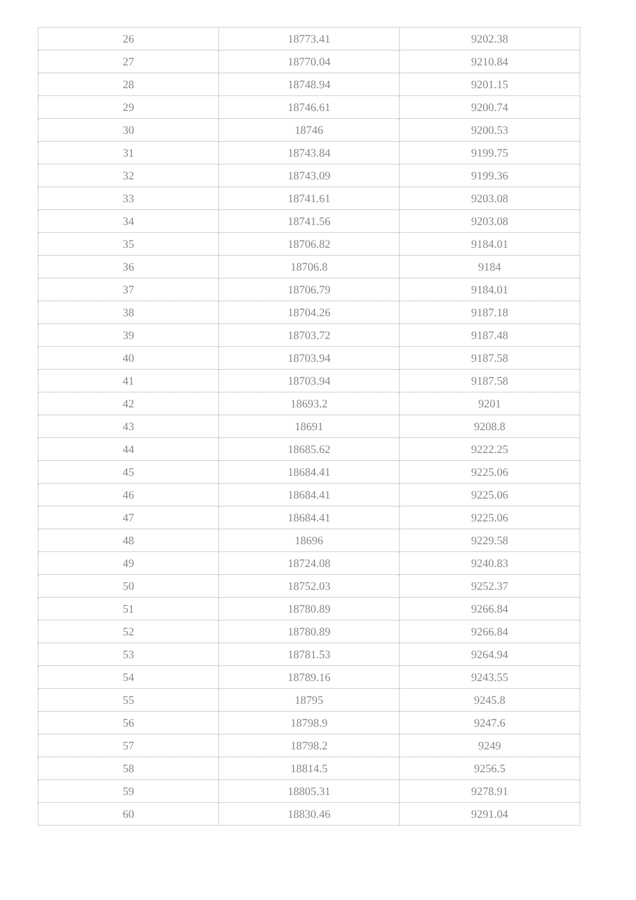| 26 | 18773.41 | 9202.38 |
| 27 | 18770.04 | 9210.84 |
| 28 | 18748.94 | 9201.15 |
| 29 | 18746.61 | 9200.74 |
| 30 | 18746 | 9200.53 |
| 31 | 18743.84 | 9199.75 |
| 32 | 18743.09 | 9199.36 |
| 33 | 18741.61 | 9203.08 |
| 34 | 18741.56 | 9203.08 |
| 35 | 18706.82 | 9184.01 |
| 36 | 18706.8 | 9184 |
| 37 | 18706.79 | 9184.01 |
| 38 | 18704.26 | 9187.18 |
| 39 | 18703.72 | 9187.48 |
| 40 | 18703.94 | 9187.58 |
| 41 | 18703.94 | 9187.58 |
| 42 | 18693.2 | 9201 |
| 43 | 18691 | 9208.8 |
| 44 | 18685.62 | 9222.25 |
| 45 | 18684.41 | 9225.06 |
| 46 | 18684.41 | 9225.06 |
| 47 | 18684.41 | 9225.06 |
| 48 | 18696 | 9229.58 |
| 49 | 18724.08 | 9240.83 |
| 50 | 18752.03 | 9252.37 |
| 51 | 18780.89 | 9266.84 |
| 52 | 18780.89 | 9266.84 |
| 53 | 18781.53 | 9264.94 |
| 54 | 18789.16 | 9243.55 |
| 55 | 18795 | 9245.8 |
| 56 | 18798.9 | 9247.6 |
| 57 | 18798.2 | 9249 |
| 58 | 18814.5 | 9256.5 |
| 59 | 18805.31 | 9278.91 |
| 60 | 18830.46 | 9291.04 |